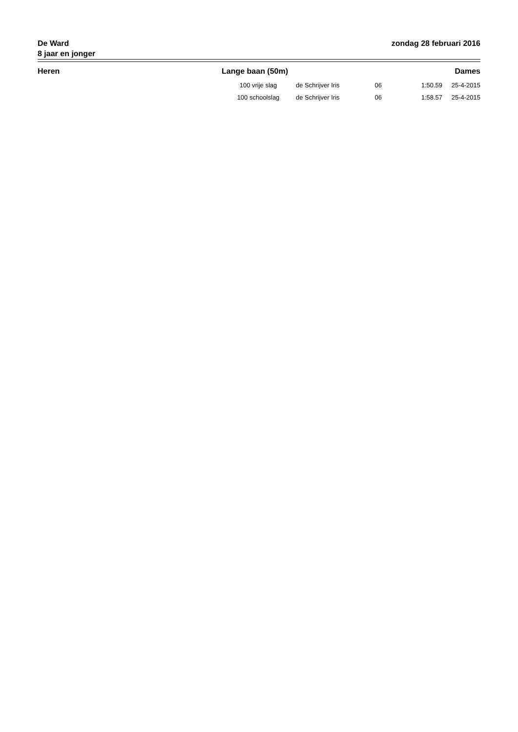De Ward
8 jaar en jonger
zondag 28 februari 2016
| Heren | Lange baan (50m) | | Dames | | |
| --- | --- | --- | --- | --- | --- |
| | 100 vrije slag | de Schrijver Iris | 06 | 1:50.59 | 25-4-2015 |
| | 100 schoolslag | de Schrijver Iris | 06 | 1:58.57 | 25-4-2015 |